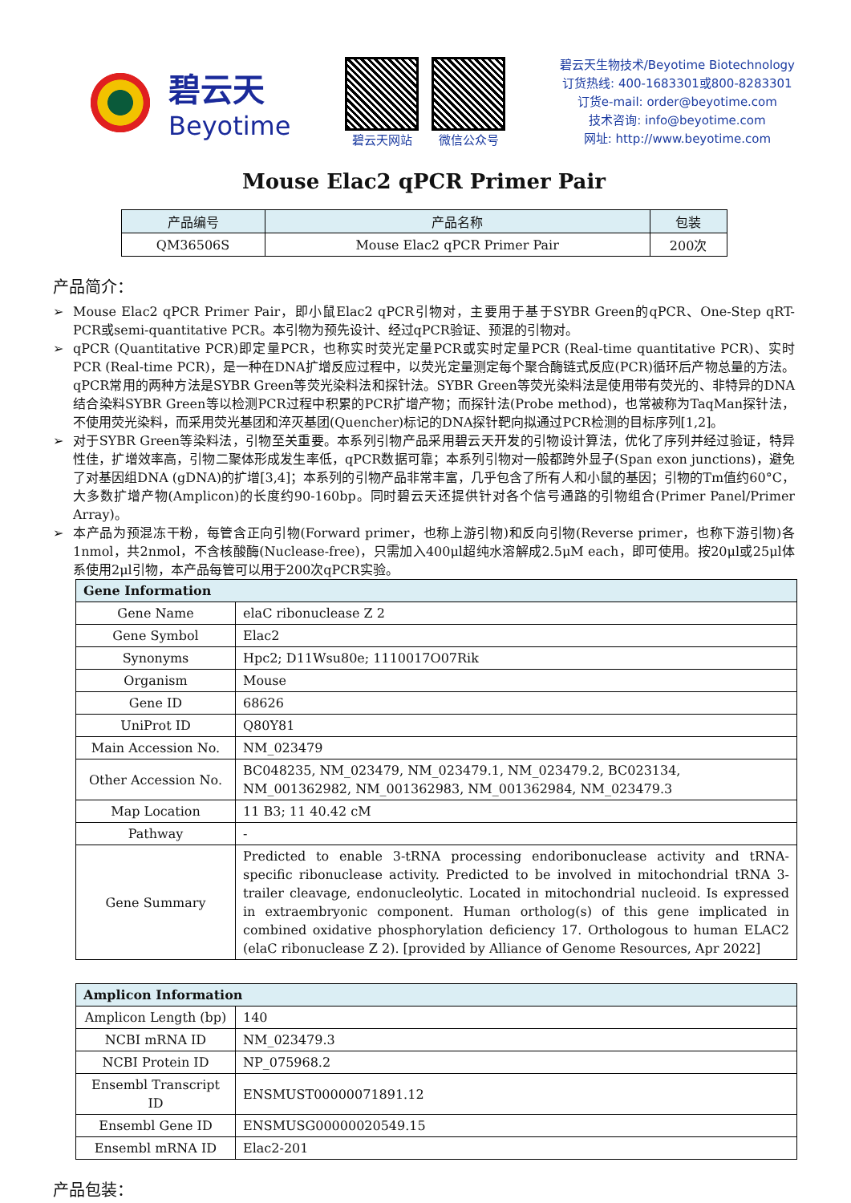碧云天
Beyotime
碧云天网站 微信公众号
碧云天生物技术/Beyotime Biotechnology
订货热线: 400-1683301或800-8283301
订货e-mail: order@beyotime.com
技术咨询: info@beyotime.com
网址: http://www.beyotime.com
Mouse Elac2 qPCR Primer Pair
| 产品编号 | 产品名称 | 包装 |
| --- | --- | --- |
| QM36506S | Mouse Elac2 qPCR Primer Pair | 200次 |
产品简介：
➢ Mouse Elac2 qPCR Primer Pair，即小鼠Elac2 qPCR引物对，主要用于基于SYBR Green的qPCR、One-Step qRT-PCR或semi-quantitative PCR。本引物为预先设计、经过qPCR验证、预混的引物对。
➢ qPCR (Quantitative PCR)即定量PCR，也称实时荧光定量PCR或实时定量PCR (Real-time quantitative PCR)、实时PCR (Real-time PCR)，是一种在DNA扩增反应过程中，以荧光定量测定每个聚合酶链式反应(PCR)循环后产物总量的方法。qPCR常用的两种方法是SYBR Green等荧光染料法和探针法。SYBR Green等荧光染料法是使用带有荧光的、非特异的DNA结合染料SYBR Green等以检测PCR过程中积累的PCR扩增产物；而探针法(Probe method)，也常被称为TaqMan探针法，不使用荧光染料，而采用荧光基团和淬灭基团(Quencher)标记的DNA探针靶向拟通过PCR检测的目标序列[1,2]。
➢ 对于SYBR Green等染料法，引物至关重要。本系列引物产品采用碧云天开发的引物设计算法，优化了序列并经过验证，特异性佳，扩增效率高，引物二聚体形成发生率低，qPCR数据可靠；本系列引物对一般都跨外显子(Span exon junctions)，避免了对基因组DNA (gDNA)的扩增[3,4]；本系列的引物产品非常丰富，几乎包含了所有人和小鼠的基因；引物的Tm值约60°C，大多数扩增产物(Amplicon)的长度约90-160bp。同时碧云天还提供针对各个信号通路的引物组合(Primer Panel/Primer Array)。
➢ 本产品为预混冻干粉，每管含正向引物(Forward primer，也称上游引物)和反向引物(Reverse primer，也称下游引物)各1nmol，共2nmol，不含核酸酶(Nuclease-free)，只需加入400μl超纯水溶解成2.5μM each，即可使用。按20μl或25μl体系使用2μl引物，本产品每管可以用于200次qPCR实验。
| Gene Information | |
| Gene Name | elaC ribonuclease Z 2 |
| Gene Symbol | Elac2 |
| Synonyms | Hpc2; D11Wsu80e; 1110017O07Rik |
| Organism | Mouse |
| Gene ID | 68626 |
| UniProt ID | Q80Y81 |
| Main Accession No. | NM_023479 |
| Other Accession No. | BC048235, NM_023479, NM_023479.1, NM_023479.2, BC023134, NM_001362982, NM_001362983, NM_001362984, NM_023479.3 |
| Map Location | 11 B3; 11 40.42 cM |
| Pathway | - |
| Gene Summary | Predicted to enable 3-tRNA processing endoribonuclease activity and tRNA-specific ribonuclease activity. Predicted to be involved in mitochondrial tRNA 3-trailer cleavage, endonucleolytic. Located in mitochondrial nucleoid. Is expressed in extraembryonic component. Human ortholog(s) of this gene implicated in combined oxidative phosphorylation deficiency 17. Orthologous to human ELAC2 (elaC ribonuclease Z 2). [provided by Alliance of Genome Resources, Apr 2022] |
| Amplicon Information | |
| Amplicon Length (bp) | 140 |
| NCBI mRNA ID | NM_023479.3 |
| NCBI Protein ID | NP_075968.2 |
| Ensembl Transcript ID | ENSMUST00000071891.12 |
| Ensembl Gene ID | ENSMUSG00000020549.15 |
| Ensembl mRNA ID | Elac2-201 |
产品包装：